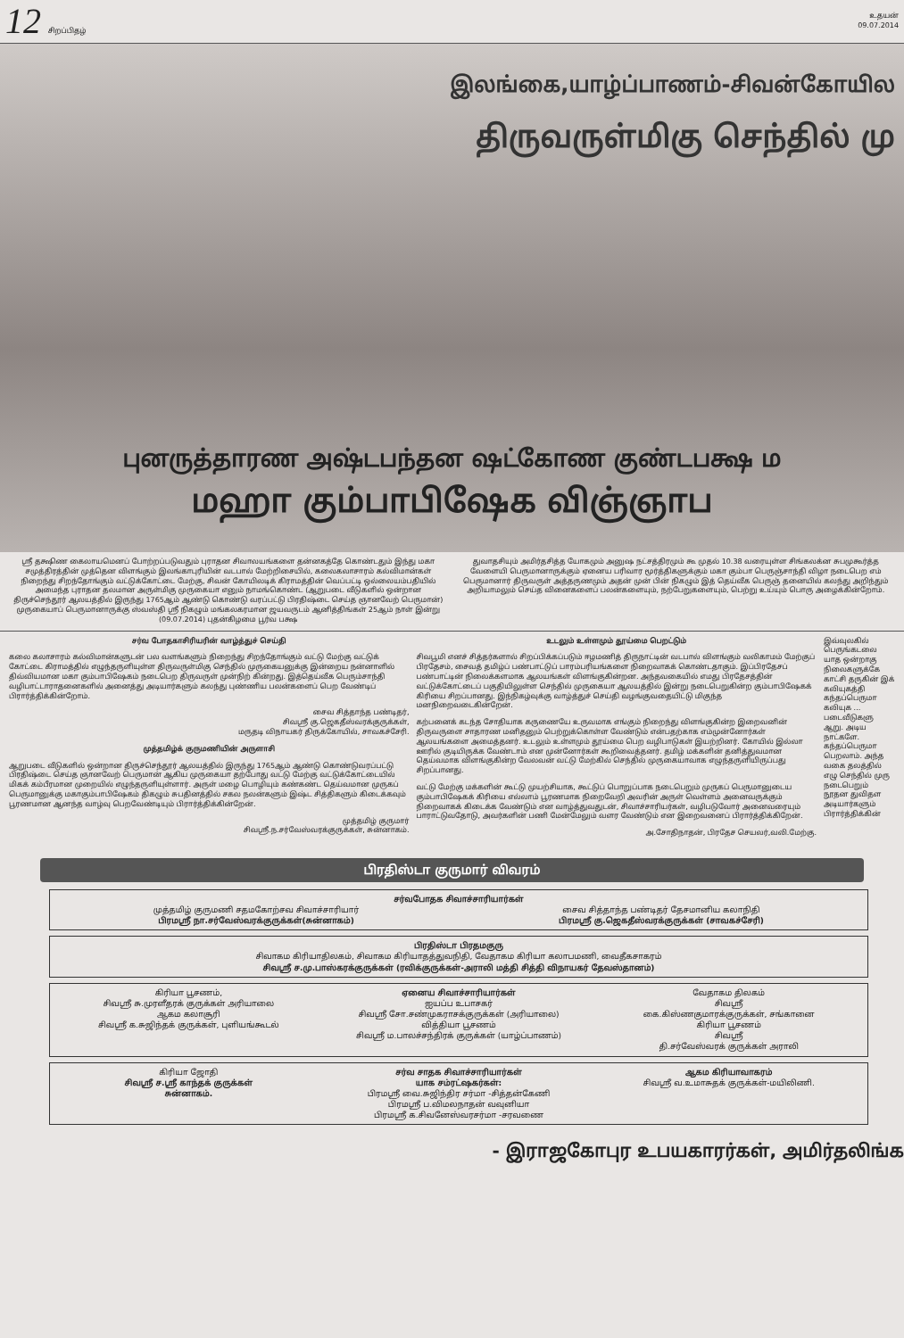12 சிறப்பிதழ் உதயன்
09.07.2014
இலங்கை,யாழ்ப்பாணம்-சிவன்கோயில
திருவருள்மிகு செந்தில் மு
புனருத்தாரண அஷ்டபந்தன ஷட்கோண குண்டபக்ஷ ம
மஹா கும்பாபிஷேக விஞ்ஞாப
ஸ்ரீ தக்ஷிண கைலாயமெனப் போற்றப்படுவதும் புராதன சிவாலயங்களை தன்னகத்தே கொண்டதும் இந்து மகா சமுத்திரத்தின் முத்தென விளங்கும் இலங்காபுரியின் வடபால் மேற்றிசையில், கலைகலாசாரம் கல்விமான்கள் நிறைந்து சிறந்தோங்கும் வட்டுக்கோட்டை மேற்கு, சிவன் கோயிலடிக் கிராமத்தின் வெப்பட்டி ஒல்லையம்பதியில் அமைந்த புராதன தலமான அருள்மிகு முருகையா எனும் நாமங்கொண்ட (ஆறுபடை வீடுகளில் ஒன்றான திருச்செந்தூர் ஆலயத்தில் இருந்து 1765ஆம் ஆண்டு கொண்டு வரப்பட்டு பிரதிஷ்டை செய்த ஞானவேற் பெருமான்) முருகையாப் பெருமானாருக்கு ஸ்வஸ்தி ஸ்ரீ நிகழும் மங்கலகரமான ஜயவருடம் ஆனித்திங்கள் 25ஆம் நாள் இன்று (09.07.2014) புதன்கிழமை பூர்வ பக்ஷ
துவாதசியும் அமிர்தசித்த யோகமும் அனுஷ நட்சத்திரமும் கூ முதல் 10.38 வரையுள்ள சிங்கலக்ன சுபமுகூர்த்த வேளையி பெருமானாருக்கும் ஏனைய பரிவார மூர்த்திகளுக்கும் மகா கும்பா பெருஞ்சாந்தி விழா நடைபெற எம் பெருமானார் திருவருள் அத்தருணமும் அதன் முன் பின் நிகழும் இத் தெய்வீக பெருஞ் தனையில் கலந்து அறிந்தும் அறியாமலும் செய்த வினைகளைப் பலன்களையும், நற்பேறுகளையும், பெற்று உய்யும் பொரு அழைக்கின்றோம்.
சர்வ போதகாசிரியரின் வாழ்த்துச் செய்தி
கலை கலாசாரம் கல்விமான்களுடன் பல வளங்களும் நிறைந்து சிறந்தோங்கும் வட்டு மேற்கு வட்டுக் கோட்டை கிராமத்தில் எழுந்தருளியுள்ள திருவருள்மிகு செந்தில் முருகையனுக்கு இன்றைய நன்னாளில் திவ்வியமான மகா கும்பாபிஷேகம் நடைபெற திருவருள் முன்நிற் கின்றது. இத்தெய்வீக பெரும்சாந்தி வழிபாட்டாராதனைகளில் அனைத்து அடியார்களும் கலந்து புண்ணிய பலன்களைப் பெற வேண்டிப் பிரார்த்திக்கின்றோம்.
சைவ சித்தாந்த பண்டிதர்,
சிவஸ்ரீ கு.ஜெகதீஸ்வரக்குருக்கள்,
மருதடி விநாயகர் திருக்கோயில், சாவகச்சேரி.
முத்தமிழ்க் குருமணியின் அருளாசி
ஆறுபடை வீடுகளில் ஒன்றான திருச்செந்தூர் ஆலயத்தில் இருந்து 1765ஆம் ஆண்டு கொண்டுவரப்பட்டு பிரதிஷ்டை செய்த ஞானவேற் பெருமான் ஆகிய முருகையா தற்போது வட்டு மேற்கு வட்டுக்கோட்டையில் மிகக் கம்பீரமான முறையில் எழுந்தருளியுள்ளார். அருள் மழை பொழியும் கண்கண்ட தெய்வமான முருகப் பெருமானுக்கு மகாகும்பாபிஷேகம் திகழும் சுபதினத்தில் சகல நலன்களும் இஷ்ட சித்திகளும் கிடைக்கவும் பூரணமான ஆனந்த வாழ்வு பெறவேண்டியும் பிரார்த்திக்கின்றேன்.
முத்தமிழ் குருமார்
சிவஸ்ரீ.ந.சர்வேஸ்வரக்குருக்கள், சுன்னாகம்.
உடலும் உள்ளமும் தூய்மை பெறட்டும்
சிவபூமி எனச் சித்தர்களால் சிறப்பிக்கப்படும் ஈழமணித் திருநாட்டின் வடபால் விளங்கும் வலிகாமம் மேற்குப் பிரதேசம், சைவத் தமிழ்ப் பண்பாட்டுப் பாரம்பரியங்களை நிறைவாகக் கொண்டதாகும். இப்பிரதேசப் பண்பாட்டின் நிலைக்களமாக ஆலயங்கள் விளங்குகின்றன. அந்தவகையில் எமது பிரதேசத்தின் வட்டுக்கோட்டைப் பகுதியிலுள்ள செந்தில் முருகையா ஆலயத்தில் இன்று நடைபெறுகின்ற கும்பாபிஷேகக் கிரியை சிறப்பானது. இந்நிகழ்வுக்கு வாழ்த்துச் செய்தி வழங்குவதையிட்டு மிகுந்த மனநிறைவடைகின்றேன்.
கற்பனைக் கடந்த சோதியாக கருணையே உருவமாக எங்கும் நிறைந்து விளங்குகின்ற இறைவனின் திருவருளை சாதாரண மனிதனும் பெற்றுக்கொள்ள வேண்டும் என்பதற்காக எம்முன்னோர்கள் ஆலயங்களை அமைத்தனர். உடலும் உள்ளமும் தூய்மை பெற வழிபாடுகள் இயற்றினர். கோயில் இல்லா ஊரில் குடியிருக்க வேண்டாம் என முன்னோர்கள் கூறிவைத்தனர். தமிழ் மக்களின் தனித்துவமான தெய்வமாக விளங்குகின்ற வேலவன் வட்டு மேற்கில் செந்தில் முருகையாவாக எழுந்தருளியிருப்பது சிறப்பானது.
வட்டு மேற்கு மக்களின் கூட்டு முயற்சியாக, கூட்டுப் பொறுப்பாக நடைபெறும் முருகப் பெருமானுடைய கும்பாபிஷேகக் கிரியை எல்லாம் பூரணமாக நிறைவேறி அவரின் அருள் வெள்ளம் அனைவருக்கும் நிறைவாகக் கிடைக்க வேண்டும் என வாழ்த்துவதுடன், சிவாச்சாரியர்கள், வழிபடுவோர் அனைவரையும் பாராட்டுவதோடு, அவர்களின் பணி மேன்மேலும் வளர வேண்டும் என இறைவனைப் பிரார்த்திக்கிறேன்.
அ.சோதிநாதன், பிரதேச செயலர்,வலி.மேற்கு.
இவ்வுலகில் பெருங்கடலை யாத ஒன்றாகு நிலைகளுக்கே காட்சி தருகின் இக் கலியுகத்தி கந்தப்பெருமா கலியுக ... படைவீடுகளு ஆறு. அடிய நாட்களே. கந்தப்பெருமா பெறலாம். அந்த வகை தலத்தில் எழு செந்தில் முரு நடைபெறும் நூதன துவிதள அடியார்களும் பிரார்த்திக்கின்
பிரதிஸ்டா குருமார் விவரம்
சர்வபோதக சிவாச்சாரியார்கள்
முத்தமிழ் குருமணி சதமகோற்சவ சிவாச்சாரியார்
பிரமஸ்ரீ நா.சர்வேஸ்வரக்குருக்கள்(சுன்னாகம்)
சைவ சித்தாந்த பண்டிதர் தேசமானிய கலாநிதி
பிரமஸ்ரீ கு.ஜெகதீஸ்வரக்குருக்கள் (சாவகச்சேரி)
பிரதிஸ்டா பிரதமகுரு
சிவாகம கிரியாதிலகம், சிவாகம கிரியாதத்துவநிதி, வேதாகம கிரியா கலாபமணி, வைதீகசாகரம்
சிவஸ்ரீ ச.மு.பாஸ்கரக்குருக்கள் (ரவிக்குருக்கள்-அராலி மத்தி சித்தி விநாயகர் தேவஸ்தானம்)
கிரியா பூசணம்,
சிவஸ்ரீ சு.முரளீதரக் குருக்கள் அரியாலை
ஆகம கலாசூரி
சிவஸ்ரீ க.சுஜிந்தக் குருக்கள், புளியங்கூடல்
ஏனைய சிவாச்சாரியார்கள்
ஐயப்ப உபாசகர்
சிவஸ்ரீ சோ.சண்முகராசக்குருக்கள் (அரியாலை)
வித்தியா பூசணம்
சிவஸ்ரீ ம.பாலச்சந்திரக் குருக்கள் (யாழ்ப்பாணம்)
வேதாகம திலகம்
சிவஸ்ரீ
கை.கிஸ்ணகுமாரக்குருக்கள், சங்கானை
கிரியா பூசணம்
சிவஸ்ரீ
தி.சர்வேஸ்வரக் குருக்கள் அராலி
கிரியா ஜோதி
சிவஸ்ரீ ச.ஸ்ரீ காந்தக் குருக்கள்
சுன்னாகம்.
சர்வ சாதக சிவாச்சாரியார்கள்
யாக சம்ரட்ஷகர்கள்:
பிரமஸ்ரீ வை.சுஜிந்திர சர்மா -சித்தன்கேணி
பிரமஸ்ரீ ப.விமலநாதன் வவுனியா
பிரமஸ்ரீ க.சிவனேஸ்வரசர்மா -சரவணை
ஆகம கிரியாவாகரம்
சிவஸ்ரீ வ.உமாசுதக் குருக்கள்-மயிலிணி.
- இராஜகோபுர உபயகாரர்கள், அமிர்தலிங்க